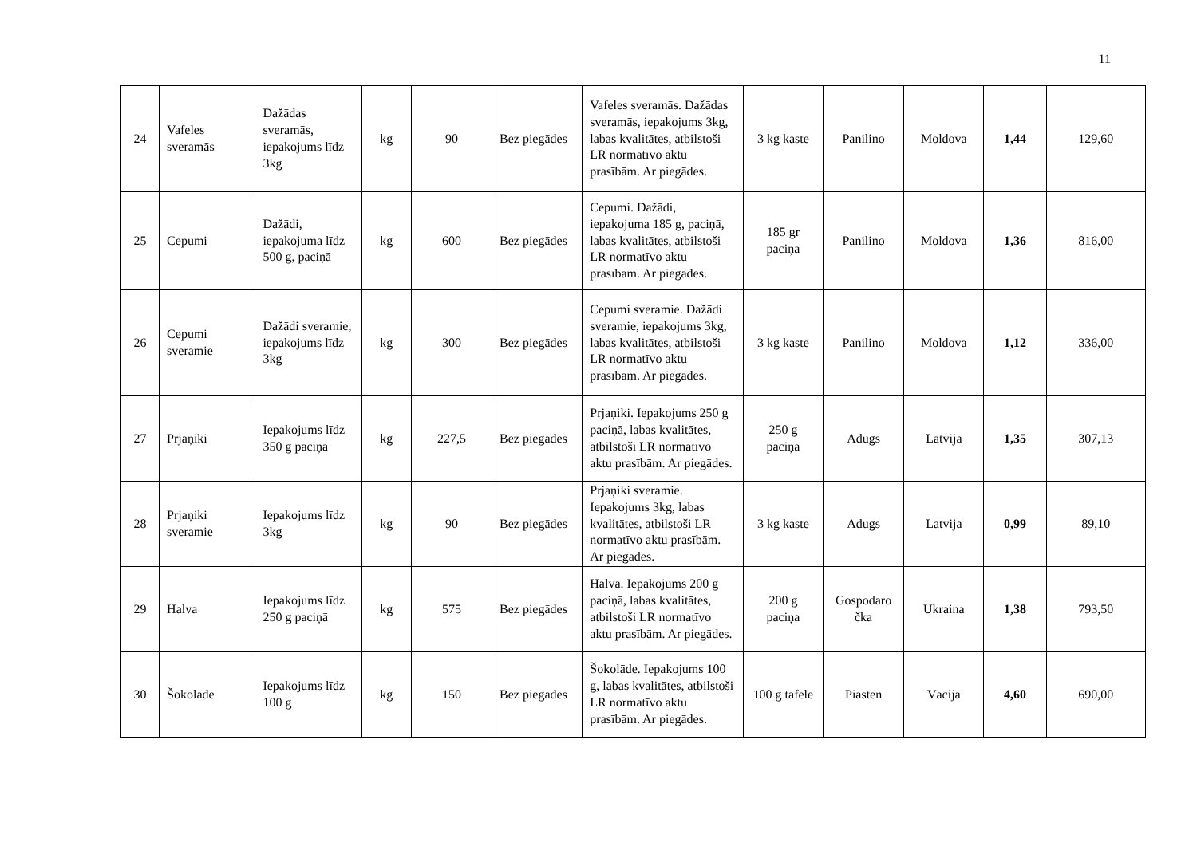11
| 24 | Vafeles sveramās | Dažādas sveramās, iepakojums līdz 3kg | kg | 90 | Bez piegādes | Vafeles sveramās. Dažādas sveramās, iepakojums 3kg, labas kvalitātes, atbilstoši LR normatīvo aktu prasībām. Ar piegādes. | 3 kg kaste | Panilino | Moldova | 1,44 | 129,60 |
| 25 | Cepumi | Dažādi, iepakojuma līdz 500 g, paciņā | kg | 600 | Bez piegādes | Cepumi. Dažādi, iepakojuma 185 g, paciņā, labas kvalitātes, atbilstoši LR normatīvo aktu prasībām. Ar piegādes. | 185 gr paciņa | Panilino | Moldova | 1,36 | 816,00 |
| 26 | Cepumi sveramie | Dažādi sveramie, iepakojums līdz 3kg | kg | 300 | Bez piegādes | Cepumi sveramie. Dažādi sveramie, iepakojums 3kg, labas kvalitātes, atbilstoši LR normatīvo aktu prasībām. Ar piegādes. | 3 kg kaste | Panilino | Moldova | 1,12 | 336,00 |
| 27 | Prjaņiki | Iepakojums līdz 350 g paciņā | kg | 227,5 | Bez piegādes | Prjaņiki. Iepakojums 250 g paciņā, labas kvalitātes, atbilstoši LR normatīvo aktu prasībām. Ar piegādes. | 250 g paciņa | Adugs | Latvija | 1,35 | 307,13 |
| 28 | Prjaņiki sveramie | Iepakojums līdz 3kg | kg | 90 | Bez piegādes | Prjaņiki sveramie. Iepakojums 3kg, labas kvalitātes, atbilstoši LR normatīvo aktu prasībām. Ar piegādes. | 3 kg kaste | Adugs | Latvija | 0,99 | 89,10 |
| 29 | Halva | Iepakojums līdz 250 g paciņā | kg | 575 | Bez piegādes | Halva. Iepakojums 200 g paciņā, labas kvalitātes, atbilstoši LR normatīvo aktu prasībām. Ar piegādes. | 200 g paciņa | Gospodaro čka | Ukraina | 1,38 | 793,50 |
| 30 | Šokolāde | Iepakojums līdz 100 g | kg | 150 | Bez piegādes | Šokolāde. Iepakojums 100 g, labas kvalitātes, atbilstoši LR normatīvo aktu prasībām. Ar piegādes. | 100 g tafele | Piasten | Vācija | 4,60 | 690,00 |